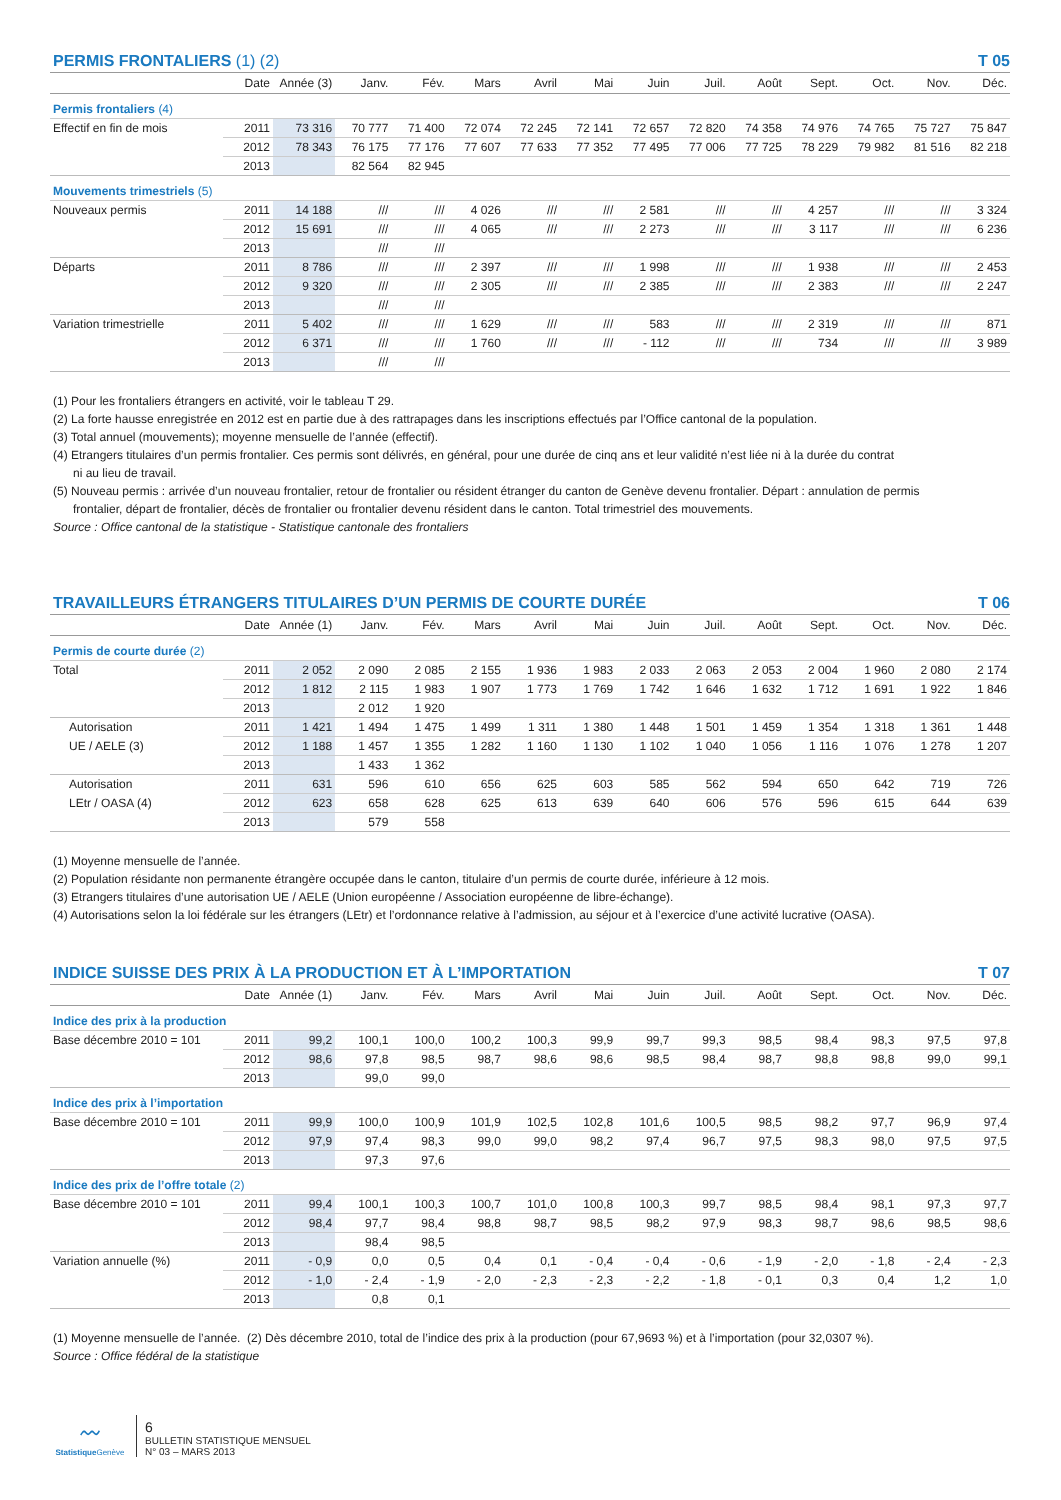PERMIS FRONTALIERS (1) (2) T 05
| | Date | Année (3) | Janv. | Fév. | Mars | Avril | Mai | Juin | Juil. | Août | Sept. | Oct. | Nov. | Déc. |
| --- | --- | --- | --- | --- | --- | --- | --- | --- | --- | --- | --- | --- | --- | --- |
| Permis frontaliers (4) | | | | | | | | | | | | | | |
| Effectif en fin de mois | 2011 | 73 316 | 70 777 | 71 400 | 72 074 | 72 245 | 72 141 | 72 657 | 72 820 | 74 358 | 74 976 | 74 765 | 75 727 | 75 847 |
| | 2012 | 78 343 | 76 175 | 77 176 | 77 607 | 77 633 | 77 352 | 77 495 | 77 006 | 77 725 | 78 229 | 79 982 | 81 516 | 82 218 |
| | 2013 | | 82 564 | 82 945 | | | | | | | | | | |
| Mouvements trimestriels (5) | | | | | | | | | | | | | | |
| Nouveaux permis | 2011 | 14 188 | /// | /// | 4 026 | /// | /// | 2 581 | /// | /// | 4 257 | /// | /// | 3 324 |
| | 2012 | 15 691 | /// | /// | 4 065 | /// | /// | 2 273 | /// | /// | 3 117 | /// | /// | 6 236 |
| | 2013 | | /// | /// | | | | | | | | | | |
| Départs | 2011 | 8 786 | /// | /// | 2 397 | /// | /// | 1 998 | /// | /// | 1 938 | /// | /// | 2 453 |
| | 2012 | 9 320 | /// | /// | 2 305 | /// | /// | 2 385 | /// | /// | 2 383 | /// | /// | 2 247 |
| | 2013 | | /// | /// | | | | | | | | | | |
| Variation trimestrielle | 2011 | 5 402 | /// | /// | 1 629 | /// | /// | 583 | /// | /// | 2 319 | /// | /// | 871 |
| | 2012 | 6 371 | /// | /// | 1 760 | /// | /// | - 112 | /// | /// | 734 | /// | /// | 3 989 |
| | 2013 | | /// | /// | | | | | | | | | | |
(1) Pour les frontaliers étrangers en activité, voir le tableau T 29.
(2) La forte hausse enregistrée en 2012 est en partie due à des rattrapages dans les inscriptions effectués par l’Office cantonal de la population.
(3) Total annuel (mouvements); moyenne mensuelle de l’année (effectif).
(4) Etrangers titulaires d’un permis frontalier. Ces permis sont délivrés, en général, pour une durée de cinq ans et leur validité n’est liée ni à la durée du contrat
ni au lieu de travail.
(5) Nouveau permis : arrivée d’un nouveau frontalier, retour de frontalier ou résident étranger du canton de Genève devenu frontalier. Départ : annulation de permis
frontalier, départ de frontalier, décès de frontalier ou frontalier devenu résident dans le canton. Total trimestriel des mouvements.
Source : Office cantonal de la statistique - Statistique cantonale des frontaliers
TRAVAILLEURS ÉTRANGERS TITULAIRES D’UN PERMIS DE COURTE DURÉE T 06
| | Date | Année (1) | Janv. | Fév. | Mars | Avril | Mai | Juin | Juil. | Août | Sept. | Oct. | Nov. | Déc. |
| --- | --- | --- | --- | --- | --- | --- | --- | --- | --- | --- | --- | --- | --- | --- |
| Permis de courte durée (2) | | | | | | | | | | | | | | |
| Total | 2011 | 2 052 | 2 090 | 2 085 | 2 155 | 1 936 | 1 983 | 2 033 | 2 063 | 2 053 | 2 004 | 1 960 | 2 080 | 2 174 |
| | 2012 | 1 812 | 2 115 | 1 983 | 1 907 | 1 773 | 1 769 | 1 742 | 1 646 | 1 632 | 1 712 | 1 691 | 1 922 | 1 846 |
| | 2013 | | 2 012 | 1 920 | | | | | | | | | | |
| Autorisation | 2011 | 1 421 | 1 494 | 1 475 | 1 499 | 1 311 | 1 380 | 1 448 | 1 501 | 1 459 | 1 354 | 1 318 | 1 361 | 1 448 |
| UE / AELE (3) | 2012 | 1 188 | 1 457 | 1 355 | 1 282 | 1 160 | 1 130 | 1 102 | 1 040 | 1 056 | 1 116 | 1 076 | 1 278 | 1 207 |
| | 2013 | | 1 433 | 1 362 | | | | | | | | | | |
| Autorisation | 2011 | 631 | 596 | 610 | 656 | 625 | 603 | 585 | 562 | 594 | 650 | 642 | 719 | 726 |
| LEtr / OASA (4) | 2012 | 623 | 658 | 628 | 625 | 613 | 639 | 640 | 606 | 576 | 596 | 615 | 644 | 639 |
| | 2013 | | 579 | 558 | | | | | | | | | | |
(1) Moyenne mensuelle de l’année.
(2) Population résidante non permanente étrangère occupée dans le canton, titulaire d’un permis de courte durée, inférieure à 12 mois.
(3) Etrangers titulaires d’une autorisation UE / AELE (Union européenne / Association européenne de libre-échange).
(4) Autorisations selon la loi fédérale sur les étrangers (LEtr) et l’ordonnance relative à l’admission, au séjour et à l’exercice d’une activité lucrative (OASA).
INDICE SUISSE DES PRIX À LA PRODUCTION ET À L’IMPORTATION T 07
| | Date | Année (1) | Janv. | Fév. | Mars | Avril | Mai | Juin | Juil. | Août | Sept. | Oct. | Nov. | Déc. |
| --- | --- | --- | --- | --- | --- | --- | --- | --- | --- | --- | --- | --- | --- | --- |
| Indice des prix à la production | | | | | | | | | | | | | | |
| Base décembre 2010 = 101 | 2011 | 99,2 | 100,1 | 100,0 | 100,2 | 100,3 | 99,9 | 99,7 | 99,3 | 98,5 | 98,4 | 98,3 | 97,5 | 97,8 |
| | 2012 | 98,6 | 97,8 | 98,5 | 98,7 | 98,6 | 98,6 | 98,5 | 98,4 | 98,7 | 98,8 | 98,8 | 99,0 | 99,1 |
| | 2013 | | 99,0 | 99,0 | | | | | | | | | | |
| Indice des prix à l’importation | | | | | | | | | | | | | | |
| Base décembre 2010 = 101 | 2011 | 99,9 | 100,0 | 100,9 | 101,9 | 102,5 | 102,8 | 101,6 | 100,5 | 98,5 | 98,2 | 97,7 | 96,9 | 97,4 |
| | 2012 | 97,9 | 97,4 | 98,3 | 99,0 | 99,0 | 98,2 | 97,4 | 96,7 | 97,5 | 98,3 | 98,0 | 97,5 | 97,5 |
| | 2013 | | 97,3 | 97,6 | | | | | | | | | | |
| Indice des prix de l’offre totale (2) | | | | | | | | | | | | | | |
| Base décembre 2010 = 101 | 2011 | 99,4 | 100,1 | 100,3 | 100,7 | 101,0 | 100,8 | 100,3 | 99,7 | 98,5 | 98,4 | 98,1 | 97,3 | 97,7 |
| | 2012 | 98,4 | 97,7 | 98,4 | 98,8 | 98,7 | 98,5 | 98,2 | 97,9 | 98,3 | 98,7 | 98,6 | 98,5 | 98,6 |
| | 2013 | | 98,4 | 98,5 | | | | | | | | | | |
| Variation annuelle (%) | 2011 | - 0,9 | 0,0 | 0,5 | 0,4 | 0,1 | - 0,4 | - 0,4 | - 0,6 | - 1,9 | - 2,0 | - 1,8 | - 2,4 | - 2,3 |
| | 2012 | - 1,0 | - 2,4 | - 1,9 | - 2,0 | - 2,3 | - 2,3 | - 2,2 | - 1,8 | - 0,1 | 0,3 | 0,4 | 1,2 | 1,0 |
| | 2013 | | 0,8 | 0,1 | | | | | | | | | | |
(1) Moyenne mensuelle de l’année. (2) Dès décembre 2010, total de l’indice des prix à la production (pour 67,9693 %) et à l’importation (pour 32,0307 %).
Source : Office fédéral de la statistique
〰
Statistique Genève
6
BULLETIN STATISTIQUE MENSUEL
N° 03 – MARS 2013